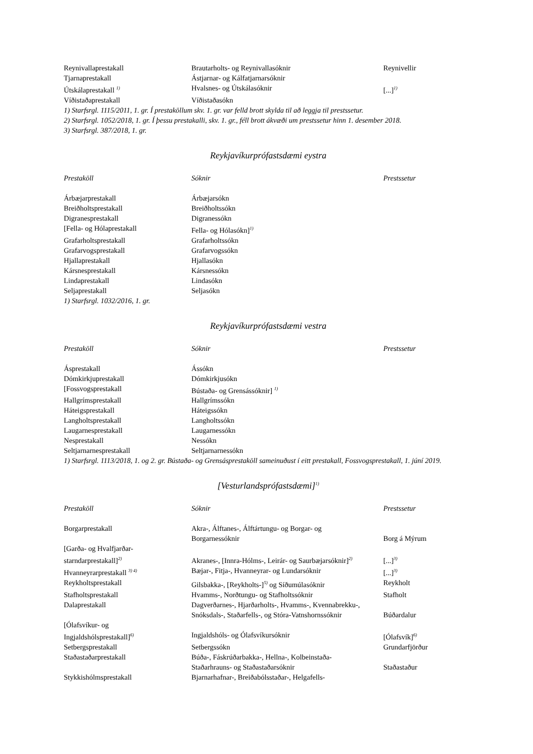| Reynivallaprestakall | Brautarholts- og Reynivallasóknir | Reynivellir |
| Tjarnaprestakall | Ástjarnar- og Kálfatjarnarsóknir | |
| Útskálaprestakall <sup>1)</sup> | Hvalsnes- og Útskálasóknir | [...]<sup>1)</sup> |
| Víðistaðaprestakall | Víðistaðasókn | |
1) Starfsrgl. 1115/2011, 1. gr. Í prestaköllum skv. 1. gr. var felld brott skylda til að leggja til prestssetur.
2) Starfsrgl. 1052/2018, 1. gr. Í þessu prestakalli, skv. 1. gr., féll brott ákvæði um prestssetur hinn 1. desember 2018.
3) Starfsrgl. 387/2018, 1. gr.
Reykjavíkurprófastsdæmi eystra
| Prestaköll | Sóknir | Prestssetur |
| Árbæjarprestakall | Árbæjarsókn | |
| Breiðholtsprestakall | Breiðholtssókn | |
| Digranesprestakall | Digranessókn | |
| [Fella- og Hólaprestakall | Fella- og Hólasókn]<sup>1)</sup> | |
| Grafarholtsprestakall | Grafarholtssókn | |
| Grafarvogsprestakall | Grafarvogssókn | |
| Hjallaprestakall | Hjallasókn | |
| Kársnesprestakall | Kársnessókn | |
| Lindaprestakall | Lindasókn | |
| Seljaprestakall | Seljasókn | |
1) Starfsrgl. 1032/2016, 1. gr.
Reykjavíkurprófastsdæmi vestra
| Prestaköll | Sóknir | Prestssetur |
| Ásprestakall | Ássókn | |
| Dómkirkjuprestakall | Dómkirkjusókn | |
| [Fossvogsprestakall | Bústaða- og Grensássóknir] <sup>1)</sup> | |
| Hallgrímsprestakall | Hallgrímssókn | |
| Háteigsprestakall | Háteigssókn | |
| Langholtsprestakall | Langholtssókn | |
| Laugarnesprestakall | Laugarnessókn | |
| Nesprestakall | Nessókn | |
| Seltjarnarnesprestakall | Seltjarnarnessókn | |
1) Starfsrgl. 1113/2018, 1. og 2. gr. Bústaða- og Grensásprestaköll sameinuðust í eitt prestakall, Fossvogsprestakall, 1. júní 2019.
[Vesturlandsprófastsdæmi]<sup>1)</sup>
| Prestaköll | Sóknir | Prestssetur |
| Borgarprestakall | Akra-, Álftanes-, Álftártungu- og Borgar- og Borgarnessóknir | Borg á Mýrum |
| [Garða- og Hvalfjarðar- starndarprestakall]<sup>2)</sup> | Akranes-, [Innra-Hólms-, Leirár- og Saurbæjarsóknir]<sup>2)</sup> | [...]<sup>3)</sup> |
| Hvanneyrarprestakall <sup>3) 4)</sup> | Bæjar-, Fitja-, Hvanneyrar- og Lundarsóknir | [...]<sup>3)</sup> |
| Reykholtsprestakall | Gilsbakka-, [Reykholts-]<sup>5)</sup> og Síðumúlasóknir | Reykholt |
| Stafholtsprestakall | Hvamms-, Norðtungu- og Stafholtssóknir | Stafholt |
| Dalaprestakall | Dagverðarnes-, Hjarðarholts-, Hvamms-, Kvennabrekku-, Snóksdals-, Staðarfells-, og Stóra-Vatnshornssóknir | Búðardalur |
| [Ólafsvíkur- og Ingjaldshólsprestakall]<sup>6)</sup> | Ingjaldshóls- og Ólafsvíkursóknir | [Ólafsvík]<sup>6)</sup> |
| Setbergsprestakall | Setbergssókn | Grundarfjörður |
| Staðastaðarprestakall | Búða-, Fáskrúðarbakka-, Hellna-, Kolbeinstaða- Staðarhrauns- og Staðastaðarsóknir | Staðastaður |
| Stykkishólmsprestakall | Bjarnarhafnar-, Breiðabólsstaðar-, Helgafells- | |